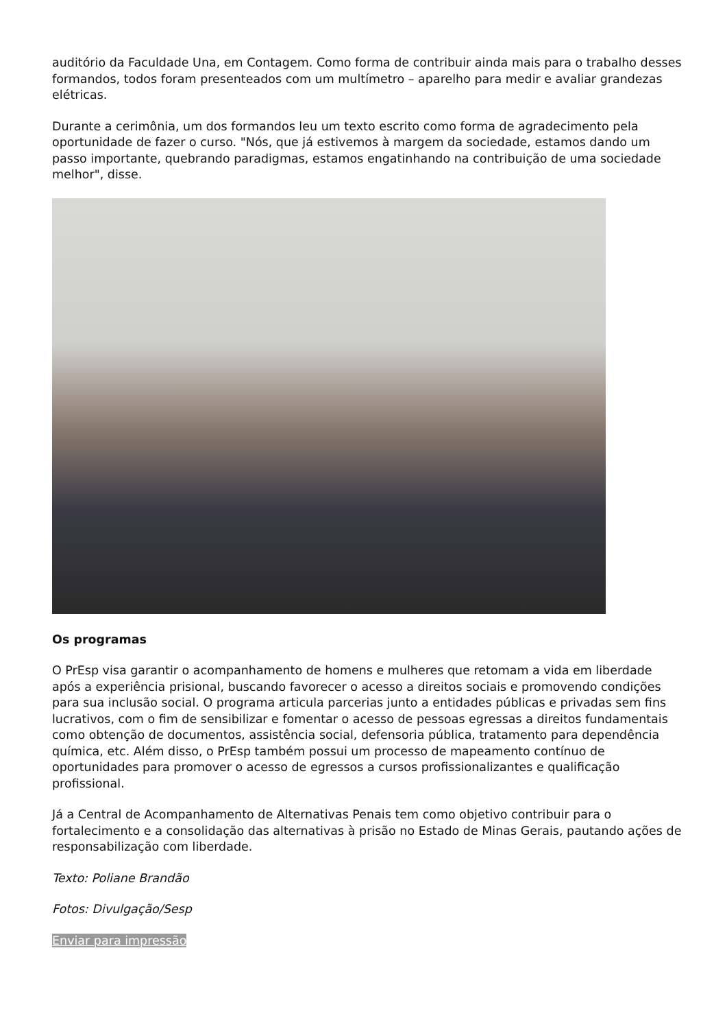auditório da Faculdade Una, em Contagem. Como forma de contribuir ainda mais para o trabalho desses formandos, todos foram presenteados com um multímetro – aparelho para medir e avaliar grandezas elétricas.
Durante a cerimônia, um dos formandos leu um texto escrito como forma de agradecimento pela oportunidade de fazer o curso. "Nós, que já estivemos à margem da sociedade, estamos dando um passo importante, quebrando paradigmas, estamos engatinhando na contribuição de uma sociedade melhor", disse.
Os programas
O PrEsp visa garantir o acompanhamento de homens e mulheres que retomam a vida em liberdade após a experiência prisional, buscando favorecer o acesso a direitos sociais e promovendo condições para sua inclusão social. O programa articula parcerias junto a entidades públicas e privadas sem fins lucrativos, com o fim de sensibilizar e fomentar o acesso de pessoas egressas a direitos fundamentais como obtenção de documentos, assistência social, defensoria pública, tratamento para dependência química, etc. Além disso, o PrEsp também possui um processo de mapeamento contínuo de oportunidades para promover o acesso de egressos a cursos profissionalizantes e qualificação profissional.
Já a Central de Acompanhamento de Alternativas Penais tem como objetivo contribuir para o fortalecimento e a consolidação das alternativas à prisão no Estado de Minas Gerais, pautando ações de responsabilização com liberdade.
Texto: Poliane Brandão
Fotos: Divulgação/Sesp
Enviar para impressão